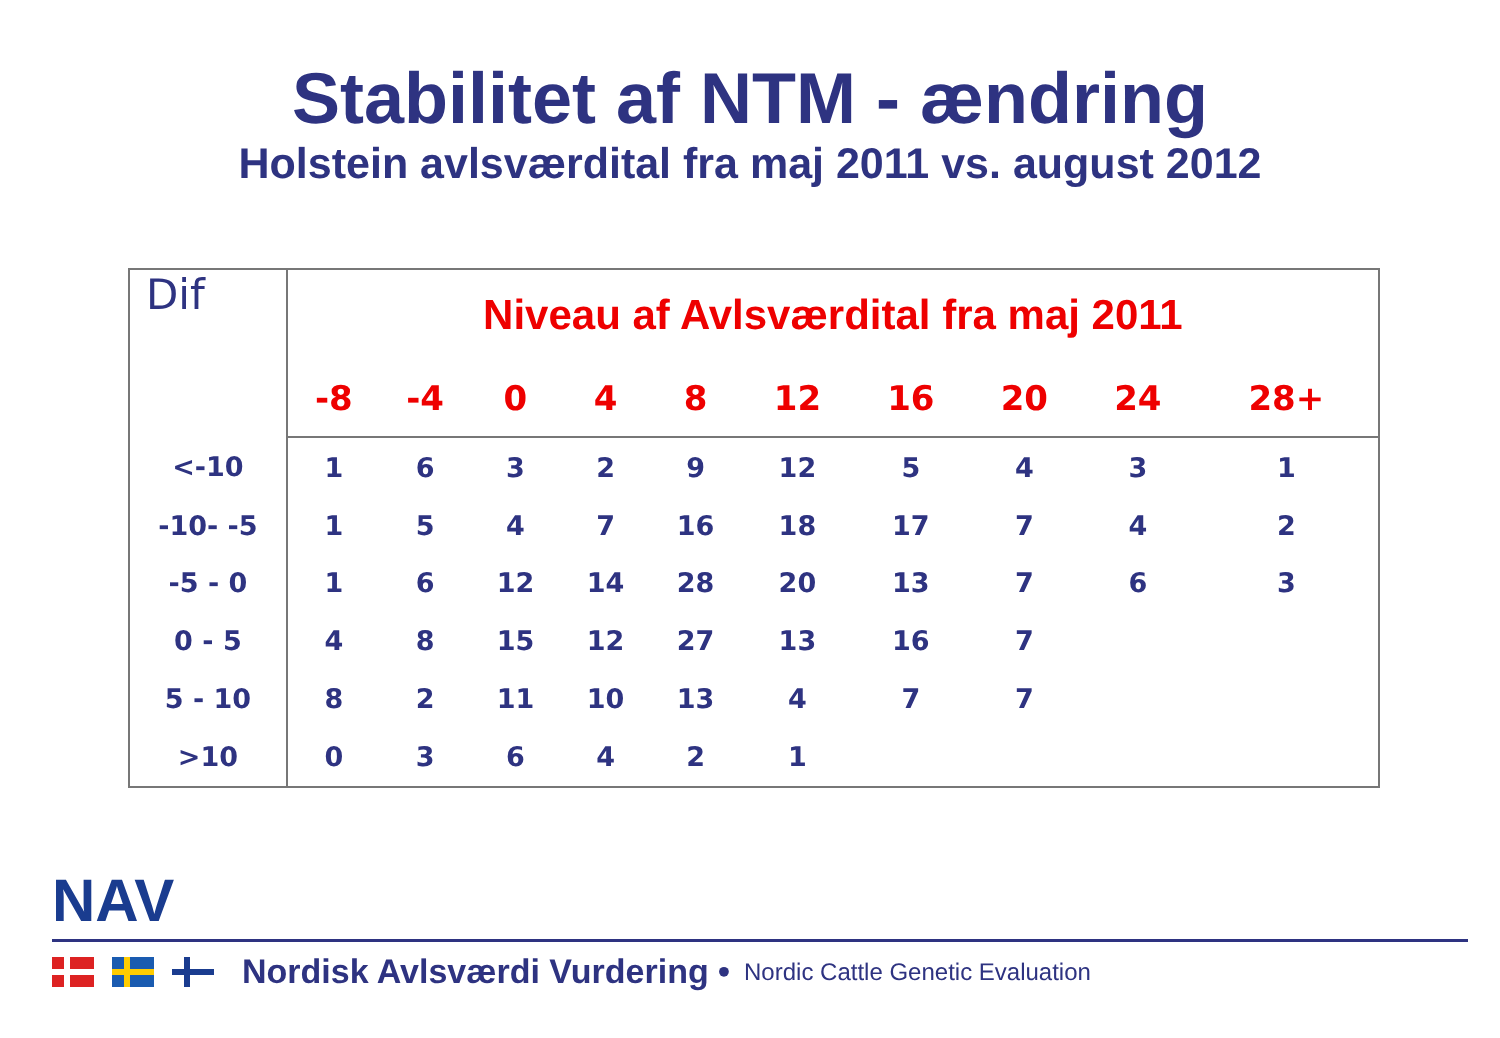Stabilitet af NTM - ændring
Holstein avlsværdital fra maj 2011 vs. august 2012
| Dif | Niveau af Avlsværdital fra maj 2011 | | | | | | | | | |
| | -8 | -4 | 0 | 4 | 8 | 12 | 16 | 20 | 24 | 28+ |
| <-10 | 1 | 6 | 3 | 2 | 9 | 12 | 5 | 4 | 3 | 1 |
| -10- -5 | 1 | 5 | 4 | 7 | 16 | 18 | 17 | 7 | 4 | 2 |
| -5 - 0 | 1 | 6 | 12 | 14 | 28 | 20 | 13 | 7 | 6 | 3 |
| 0 - 5 | 4 | 8 | 15 | 12 | 27 | 13 | 16 | 7 | | |
| 5 - 10 | 8 | 2 | 11 | 10 | 13 | 4 | 7 | 7 | | |
| >10 | 0 | 3 | 6 | 4 | 2 | 1 | | | | |
NAV
Nordisk Avlsværdi Vurdering • Nordic Cattle Genetic Evaluation